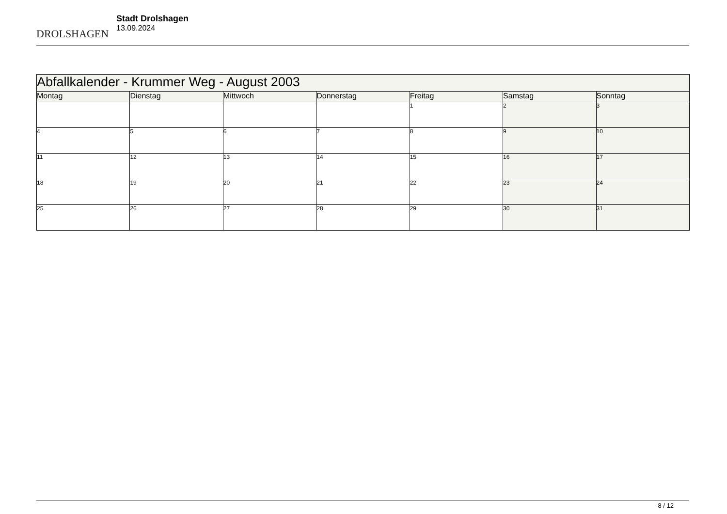DROLSHAGEN
Stadt Drolshagen
13.09.2024
| Abfallkalender - Krummer Weg - August 2003 | | | | | | |
| Montag | Dienstag | Mittwoch | Donnerstag | Freitag | Samstag | Sonntag |
| | | | | 1 | 2 | 3 |
| 4 | 5 | 6 | 7 | 8 | 9 | 10 |
| 11 | 12 | 13 | 14 | 15 | 16 | 17 |
| 18 | 19 | 20 | 21 | 22 | 23 | 24 |
| 25 | 26 | 27 | 28 | 29 | 30 | 31 |
8 / 12